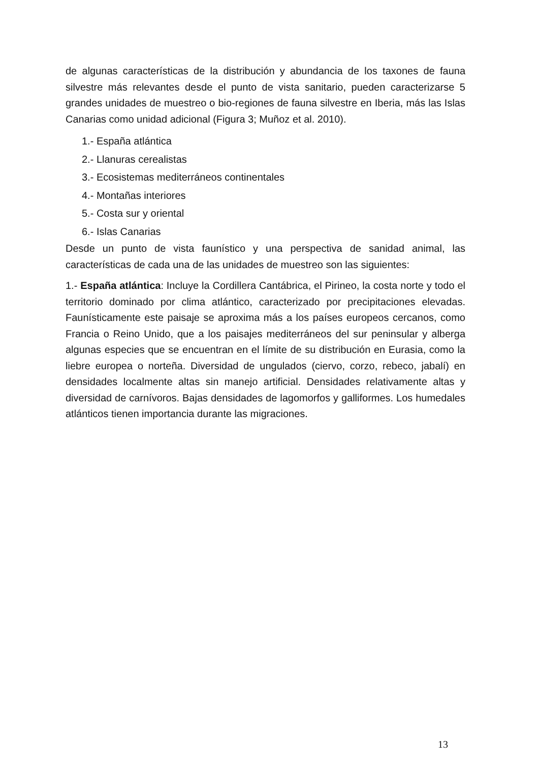de algunas características de la distribución y abundancia de los taxones de fauna silvestre más relevantes desde el punto de vista sanitario, pueden caracterizarse 5 grandes unidades de muestreo o bio-regiones de fauna silvestre en Iberia, más las Islas Canarias como unidad adicional (Figura 3; Muñoz et al. 2010).
1.- España atlántica
2.- Llanuras cerealistas
3.- Ecosistemas mediterráneos continentales
4.- Montañas interiores
5.- Costa sur y oriental
6.- Islas Canarias
Desde un punto de vista faunístico y una perspectiva de sanidad animal, las características de cada una de las unidades de muestreo son las siguientes:
1.- España atlántica: Incluye la Cordillera Cantábrica, el Pirineo, la costa norte y todo el territorio dominado por clima atlántico, caracterizado por precipitaciones elevadas. Faunísticamente este paisaje se aproxima más a los países europeos cercanos, como Francia o Reino Unido, que a los paisajes mediterráneos del sur peninsular y alberga algunas especies que se encuentran en el límite de su distribución en Eurasia, como la liebre europea o norteña. Diversidad de ungulados (ciervo, corzo, rebeco, jabalí) en densidades localmente altas sin manejo artificial. Densidades relativamente altas y diversidad de carnívoros. Bajas densidades de lagomorfos y galliformes. Los humedales atlánticos tienen importancia durante las migraciones.
13